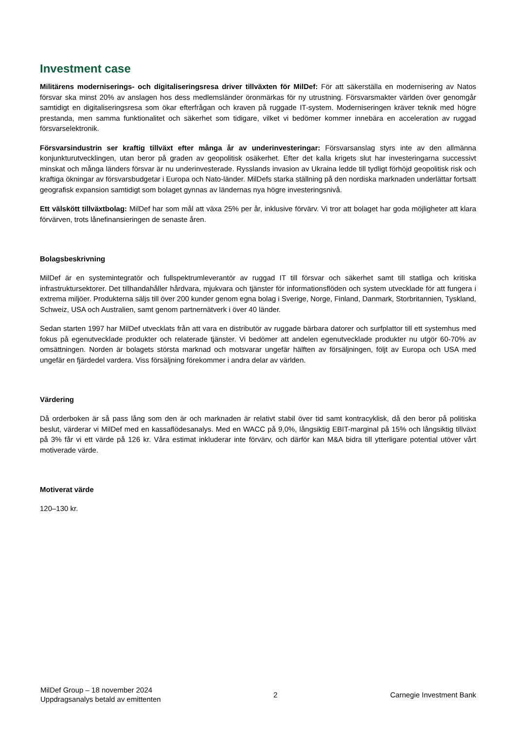Investment case
Militärens moderniserings- och digitaliseringsresa driver tillväxten för MilDef: För att säkerställa en modernisering av Natos försvar ska minst 20% av anslagen hos dess medlemsländer öronmärkas för ny utrustning. Försvarsmakter världen över genomgår samtidigt en digitaliseringsresa som ökar efterfrågan och kraven på ruggade IT-system. Moderniseringen kräver teknik med högre prestanda, men samma funktionalitet och säkerhet som tidigare, vilket vi bedömer kommer innebära en acceleration av ruggad försvarselektronik.
Försvarsindustrin ser kraftig tillväxt efter många år av underinvesteringar: Försvarsanslag styrs inte av den allmänna konjunkturutvecklingen, utan beror på graden av geopolitisk osäkerhet. Efter det kalla krigets slut har investeringarna successivt minskat och många länders försvar är nu underinvesterade. Rysslands invasion av Ukraina ledde till tydligt förhöjd geopolitisk risk och kraftiga ökningar av försvarsbudgetar i Europa och Nato-länder. MilDefs starka ställning på den nordiska marknaden underlättar fortsatt geografisk expansion samtidigt som bolaget gynnas av ländernas nya högre investeringsnivå.
Ett välskött tillväxtbolag: MilDef har som mål att växa 25% per år, inklusive förvärv. Vi tror att bolaget har goda möjligheter att klara förvärven, trots lånefinansieringen de senaste åren.
Bolagsbeskrivning
MilDef är en systemintegratör och fullspektrumleverantör av ruggad IT till försvar och säkerhet samt till statliga och kritiska infrastruktursektorer. Det tillhandahåller hårdvara, mjukvara och tjänster för informationsflöden och system utvecklade för att fungera i extrema miljöer. Produkterna säljs till över 200 kunder genom egna bolag i Sverige, Norge, Finland, Danmark, Storbritannien, Tyskland, Schweiz, USA och Australien, samt genom partnernätverk i över 40 länder.
Sedan starten 1997 har MilDef utvecklats från att vara en distributör av ruggade bärbara datorer och surfplattor till ett systemhus med fokus på egenutvecklade produkter och relaterade tjänster. Vi bedömer att andelen egenutvecklade produkter nu utgör 60-70% av omsättningen. Norden är bolagets största marknad och motsvarar ungefär hälften av försäljningen, följt av Europa och USA med ungefär en fjärdedel vardera. Viss försäljning förekommer i andra delar av världen.
Värdering
Då orderboken är så pass lång som den är och marknaden är relativt stabil över tid samt kontracyklisk, då den beror på politiska beslut, värderar vi MilDef med en kassaflödesanalys. Med en WACC på 9,0%, långsiktig EBIT-marginal på 15% och långsiktig tillväxt på 3% får vi ett värde på 126 kr. Våra estimat inkluderar inte förvärv, och därför kan M&A bidra till ytterligare potential utöver vårt motiverade värde.
Motiverat värde
120–130 kr.
MilDef Group – 18 november 2024
Uppdragsanalys betald av emittenten
2 Carnegie Investment Bank